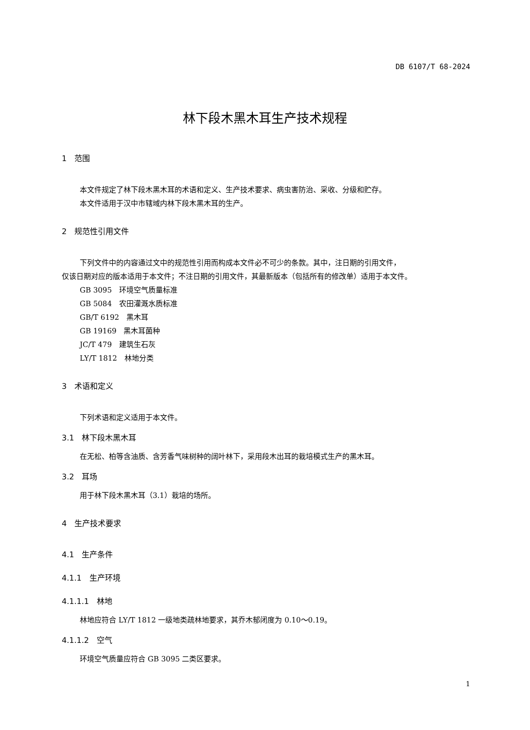DB 6107/T 68-2024
林下段木黑木耳生产技术规程
1　范围
本文件规定了林下段木黑木耳的术语和定义、生产技术要求、病虫害防治、采收、分级和贮存。
本文件适用于汉中市辖域内林下段木黑木耳的生产。
2　规范性引用文件
下列文件中的内容通过文中的规范性引用而构成本文件必不可少的条款。其中，注日期的引用文件，
仅该日期对应的版本适用于本文件；不注日期的引用文件，其最新版本（包括所有的修改单）适用于本文件。
GB 3095　环境空气质量标准
GB 5084　农田灌溉水质标准
GB/T 6192　黑木耳
GB 19169　黑木耳菌种
JC/T 479　建筑生石灰
LY/T 1812　林地分类
3　术语和定义
下列术语和定义适用于本文件。
3.1　林下段木黑木耳
在无松、柏等含油质、含芳香气味树种的阔叶林下，采用段木出耳的栽培模式生产的黑木耳。
3.2　耳场
用于林下段木黑木耳（3.1）栽培的场所。
4　生产技术要求
4.1　生产条件
4.1.1　生产环境
4.1.1.1　林地
林地应符合 LY/T 1812 一级地类疏林地要求，其乔木郁闭度为 0.10～0.19。
4.1.1.2　空气
环境空气质量应符合 GB 3095 二类区要求。
1